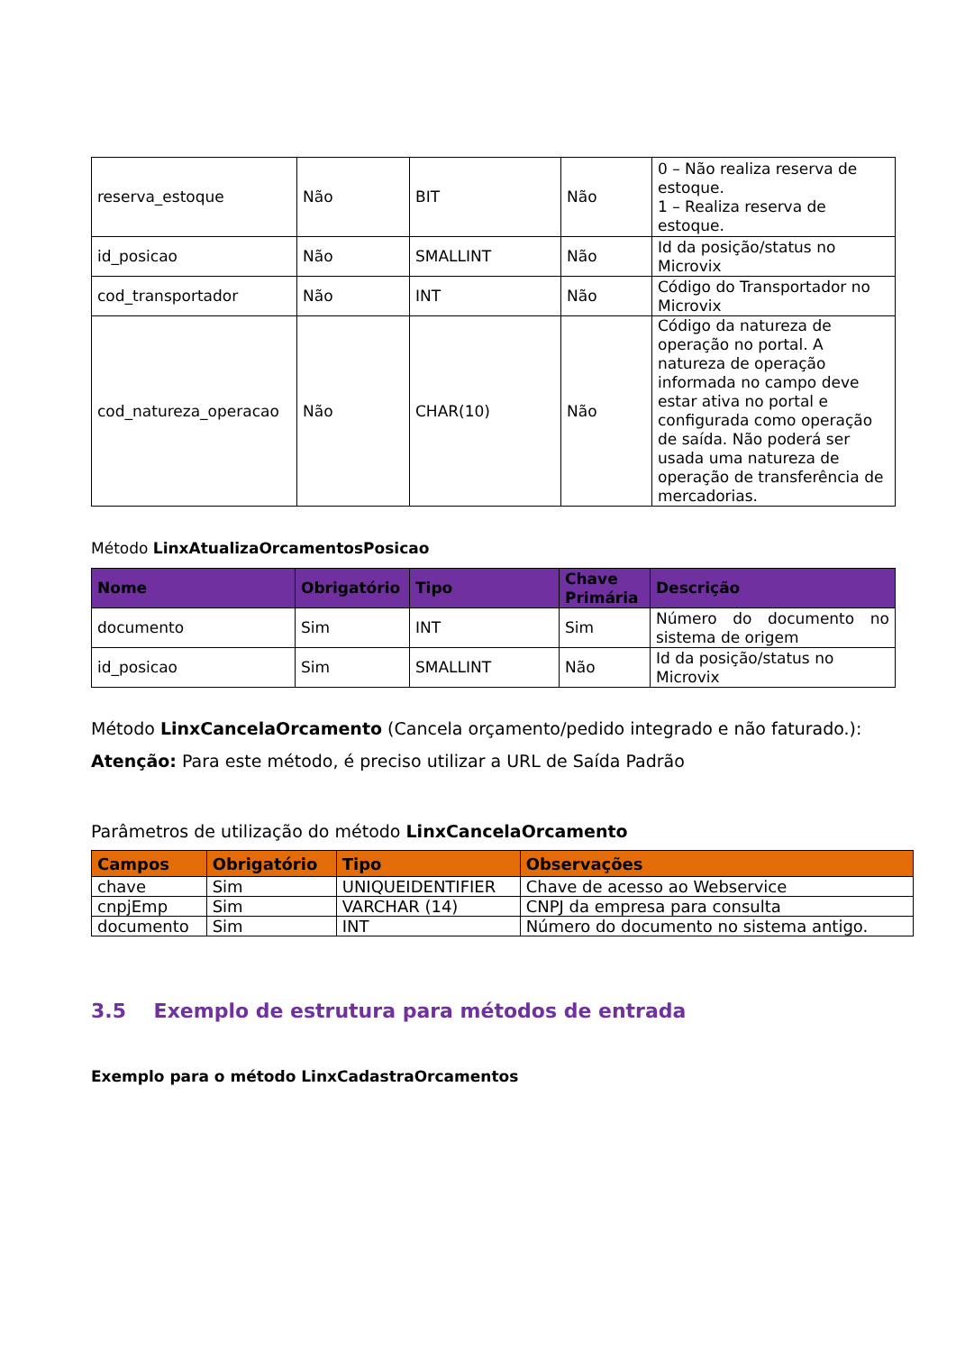| reserva_estoque | Não | BIT | Não | 0 – Não realiza reserva de estoque. 1 – Realiza reserva de estoque. |
| id_posicao | Não | SMALLINT | Não | Id da posição/status no Microvix |
| cod_transportador | Não | INT | Não | Código do Transportador no Microvix |
| cod_natureza_operacao | Não | CHAR(10) | Não | Código da natureza de operação no portal. A natureza de operação informada no campo deve estar ativa no portal e configurada como operação de saída. Não poderá ser usada uma natureza de operação de transferência de mercadorias. |
Método LinxAtualizaOrcamentosPosicao
| Nome | Obrigatório | Tipo | Chave Primária | Descrição |
| --- | --- | --- | --- | --- |
| documento | Sim | INT | Sim | Número do documento no sistema de origem |
| id_posicao | Sim | SMALLINT | Não | Id da posição/status no Microvix |
Método LinxCancelaOrcamento (Cancela orçamento/pedido integrado e não faturado.):
Atenção: Para este método, é preciso utilizar a URL de Saída Padrão
Parâmetros de utilização do método LinxCancelaOrcamento
| Campos | Obrigatório | Tipo | Observações |
| --- | --- | --- | --- |
| chave | Sim | UNIQUEIDENTIFIER | Chave de acesso ao Webservice |
| cnpjEmp | Sim | VARCHAR (14) | CNPJ da empresa para consulta |
| documento | Sim | INT | Número do documento no sistema antigo. |
3.5 Exemplo de estrutura para métodos de entrada
Exemplo para o método LinxCadastraOrcamentos